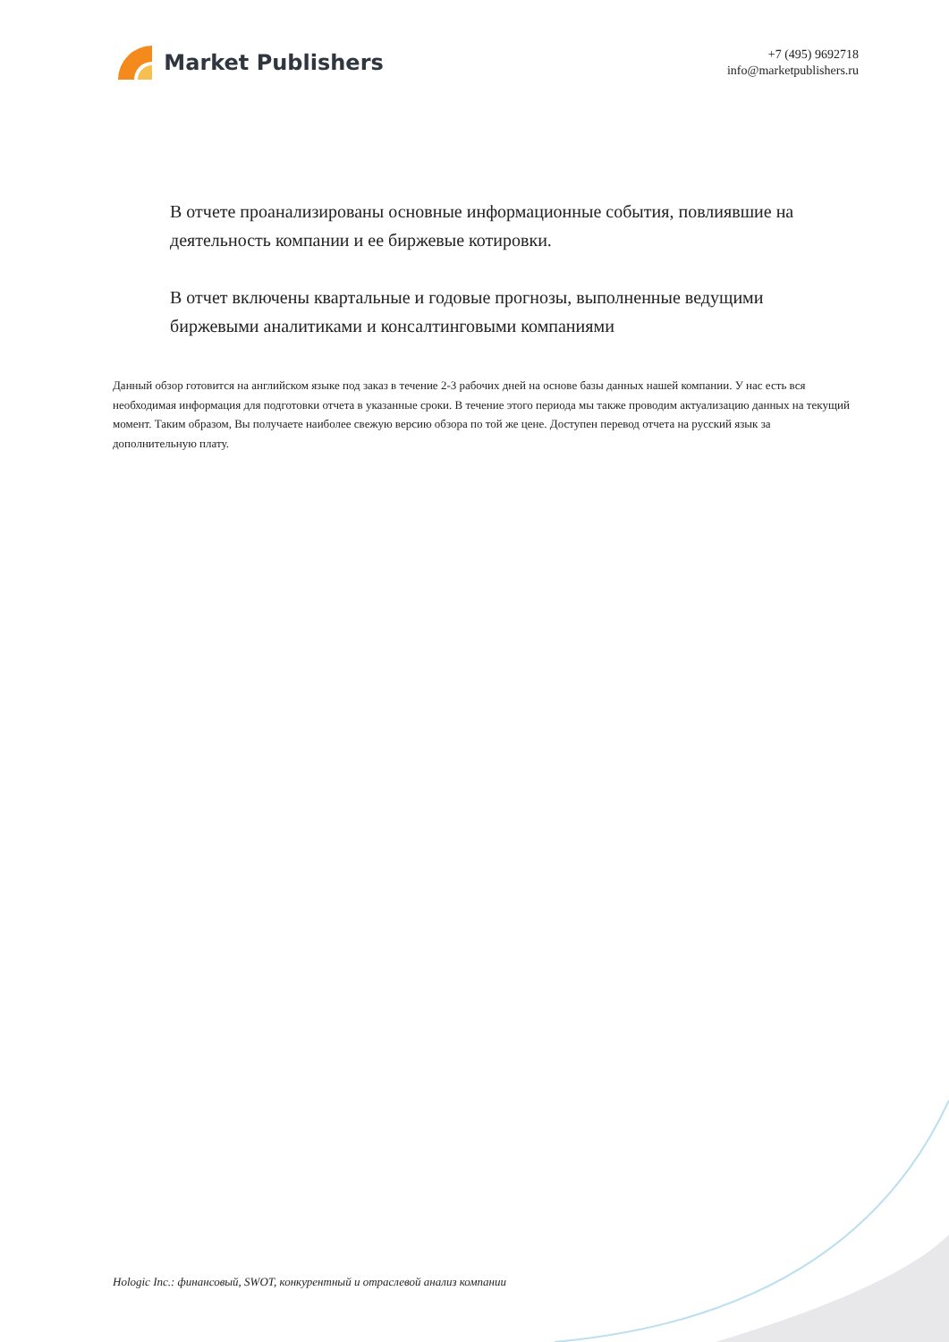Market Publishers
+7 (495) 9692718
info@marketpublishers.ru
В отчете проанализированы основные информационные события, повлиявшие на деятельность компании и ее биржевые котировки.
В отчет включены квартальные и годовые прогнозы, выполненные ведущими биржевыми аналитиками и консалтинговыми компаниями
Данный обзор готовится на английском языке под заказ в течение 2-3 рабочих дней на основе базы данных нашей компании. У нас есть вся необходимая информация для подготовки отчета в указанные сроки. В течение этого периода мы также проводим актуализацию данных на текущий момент. Таким образом, Вы получаете наиболее свежую версию обзора по той же цене. Доступен перевод отчета на русский язык за дополнительную плату.
Hologic Inc.: финансовый, SWOT, конкурентный и отраслевой анализ компании